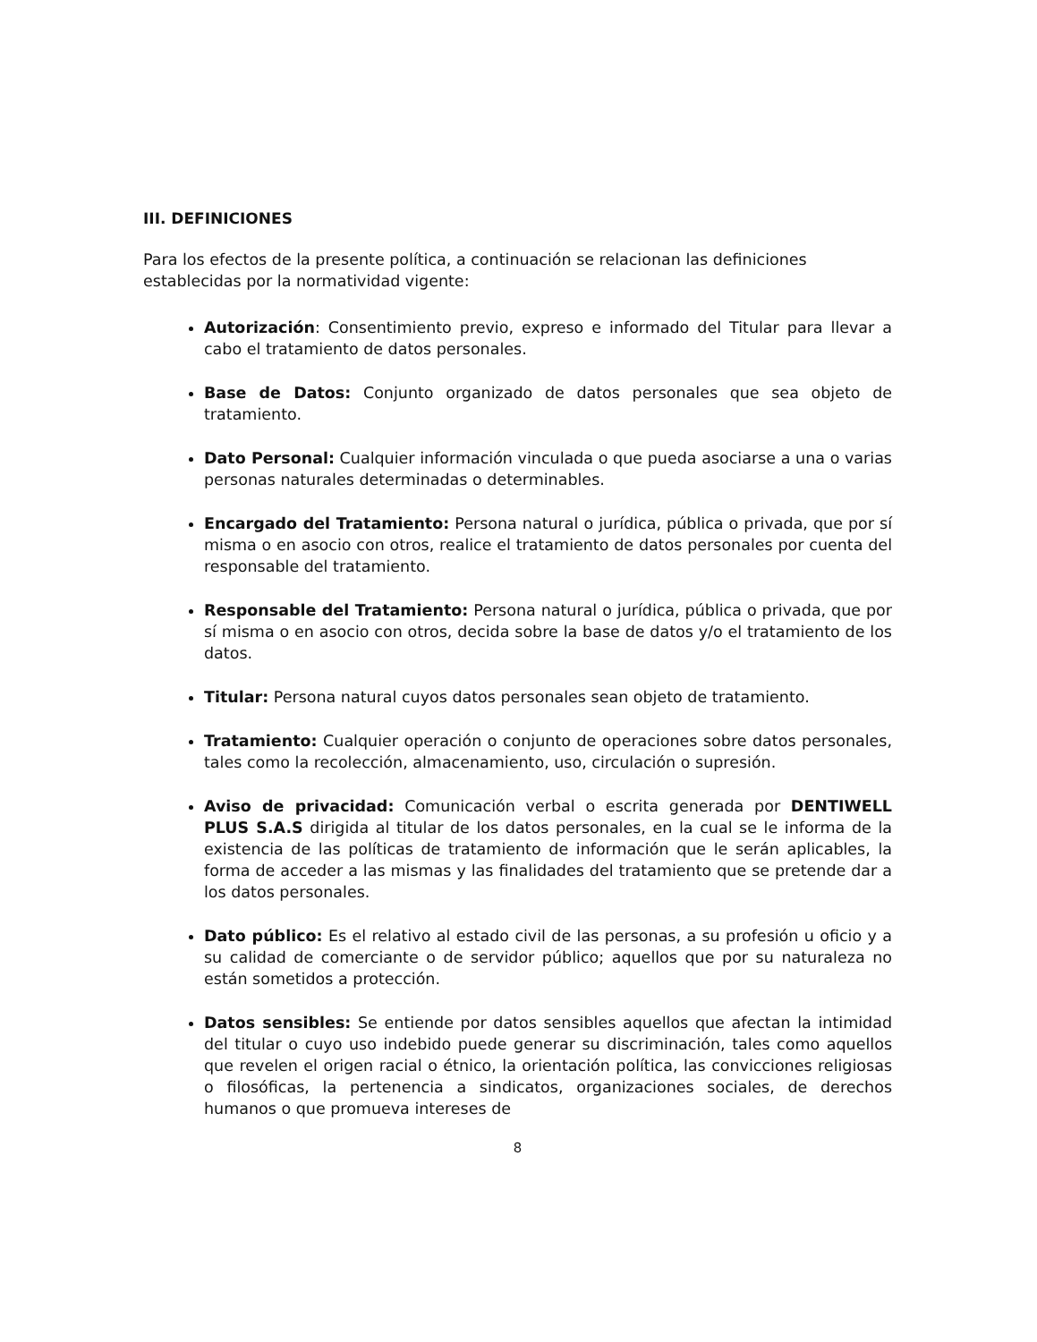III. DEFINICIONES
Para los efectos de la presente política, a continuación se relacionan las definiciones establecidas por la normatividad vigente:
Autorización: Consentimiento previo, expreso e informado del Titular para llevar a cabo el tratamiento de datos personales.
Base de Datos: Conjunto organizado de datos personales que sea objeto de tratamiento.
Dato Personal: Cualquier información vinculada o que pueda asociarse a una o varias personas naturales determinadas o determinables.
Encargado del Tratamiento: Persona natural o jurídica, pública o privada, que por sí misma o en asocio con otros, realice el tratamiento de datos personales por cuenta del responsable del tratamiento.
Responsable del Tratamiento: Persona natural o jurídica, pública o privada, que por sí misma o en asocio con otros, decida sobre la base de datos y/o el tratamiento de los datos.
Titular: Persona natural cuyos datos personales sean objeto de tratamiento.
Tratamiento: Cualquier operación o conjunto de operaciones sobre datos personales, tales como la recolección, almacenamiento, uso, circulación o supresión.
Aviso de privacidad: Comunicación verbal o escrita generada por DENTIWELL PLUS S.A.S dirigida al titular de los datos personales, en la cual se le informa de la existencia de las políticas de tratamiento de información que le serán aplicables, la forma de acceder a las mismas y las finalidades del tratamiento que se pretende dar a los datos personales.
Dato público: Es el relativo al estado civil de las personas, a su profesión u oficio y a su calidad de comerciante o de servidor público; aquellos que por su naturaleza no están sometidos a protección.
Datos sensibles: Se entiende por datos sensibles aquellos que afectan la intimidad del titular o cuyo uso indebido puede generar su discriminación, tales como aquellos que revelen el origen racial o étnico, la orientación política, las convicciones religiosas o filosóficas, la pertenencia a sindicatos, organizaciones sociales, de derechos humanos o que promueva intereses de
8